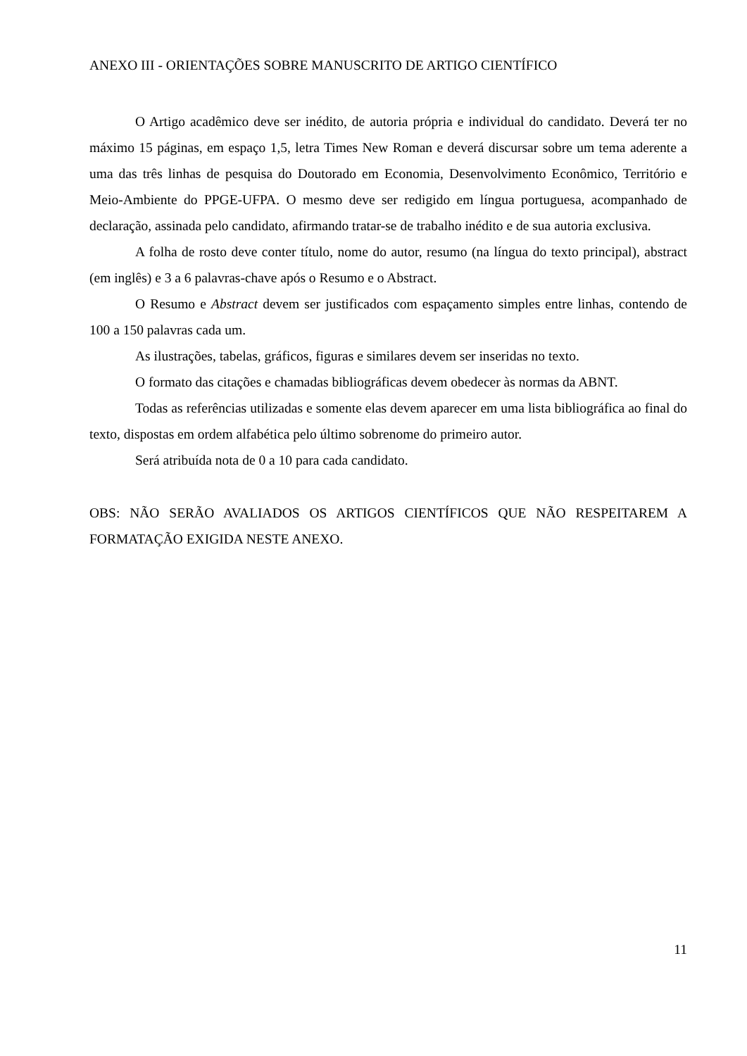ANEXO III - ORIENTAÇÕES SOBRE MANUSCRITO DE ARTIGO CIENTÍFICO
O Artigo acadêmico deve ser inédito, de autoria própria e individual do candidato. Deverá ter no máximo 15 páginas, em espaço 1,5, letra Times New Roman e deverá discursar sobre um tema aderente a uma das três linhas de pesquisa do Doutorado em Economia, Desenvolvimento Econômico, Território e Meio-Ambiente do PPGE-UFPA. O mesmo deve ser redigido em língua portuguesa, acompanhado de declaração, assinada pelo candidato, afirmando tratar-se de trabalho inédito e de sua autoria exclusiva.
A folha de rosto deve conter título, nome do autor, resumo (na língua do texto principal), abstract (em inglês) e 3 a 6 palavras-chave após o Resumo e o Abstract.
O Resumo e Abstract devem ser justificados com espaçamento simples entre linhas, contendo de 100 a 150 palavras cada um.
As ilustrações, tabelas, gráficos, figuras e similares devem ser inseridas no texto.
O formato das citações e chamadas bibliográficas devem obedecer às normas da ABNT.
Todas as referências utilizadas e somente elas devem aparecer em uma lista bibliográfica ao final do texto, dispostas em ordem alfabética pelo último sobrenome do primeiro autor.
Será atribuída nota de 0 a 10 para cada candidato.
OBS: NÃO SERÃO AVALIADOS OS ARTIGOS CIENTÍFICOS QUE NÃO RESPEITAREM A FORMATAÇÃO EXIGIDA NESTE ANEXO.
11